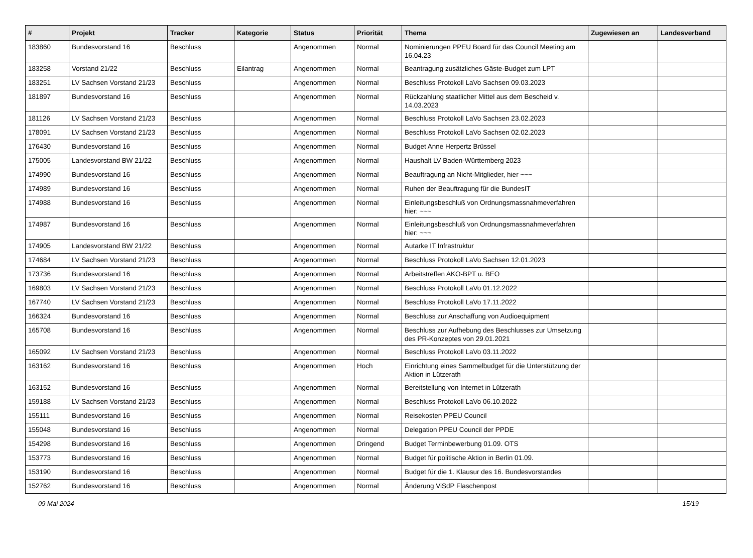| # | Projekt | Tracker | Kategorie | Status | Priorität | Thema | Zugewiesen an | Landesverband |
| --- | --- | --- | --- | --- | --- | --- | --- | --- |
| 183860 | Bundesvorstand 16 | Beschluss | | Angenommen | Normal | Nominierungen PPEU Board für das Council Meeting am 16.04.23 | | |
| 183258 | Vorstand 21/22 | Beschluss | Eilantrag | Angenommen | Normal | Beantragung zusätzliches Gäste-Budget zum LPT | | |
| 183251 | LV Sachsen Vorstand 21/23 | Beschluss | | Angenommen | Normal | Beschluss Protokoll LaVo Sachsen 09.03.2023 | | |
| 181897 | Bundesvorstand 16 | Beschluss | | Angenommen | Normal | Rückzahlung staatlicher Mittel aus dem Bescheid v. 14.03.2023 | | |
| 181126 | LV Sachsen Vorstand 21/23 | Beschluss | | Angenommen | Normal | Beschluss Protokoll LaVo Sachsen 23.02.2023 | | |
| 178091 | LV Sachsen Vorstand 21/23 | Beschluss | | Angenommen | Normal | Beschluss Protokoll LaVo Sachsen 02.02.2023 | | |
| 176430 | Bundesvorstand 16 | Beschluss | | Angenommen | Normal | Budget Anne Herpertz Brüssel | | |
| 175005 | Landesvorstand BW 21/22 | Beschluss | | Angenommen | Normal | Haushalt LV Baden-Württemberg 2023 | | |
| 174990 | Bundesvorstand 16 | Beschluss | | Angenommen | Normal | Beauftragung an Nicht-Mitglieder, hier ~~~ | | |
| 174989 | Bundesvorstand 16 | Beschluss | | Angenommen | Normal | Ruhen der Beauftragung für die BundesIT | | |
| 174988 | Bundesvorstand 16 | Beschluss | | Angenommen | Normal | Einleitungsbeschluß von Ordnungsmassnahmeverfahren hier: ~~~ | | |
| 174987 | Bundesvorstand 16 | Beschluss | | Angenommen | Normal | Einleitungsbeschluß von Ordnungsmassnahmeverfahren hier: ~~~ | | |
| 174905 | Landesvorstand BW 21/22 | Beschluss | | Angenommen | Normal | Autarke IT Infrastruktur | | |
| 174684 | LV Sachsen Vorstand 21/23 | Beschluss | | Angenommen | Normal | Beschluss Protokoll LaVo Sachsen 12.01.2023 | | |
| 173736 | Bundesvorstand 16 | Beschluss | | Angenommen | Normal | Arbeitstreffen AKO-BPT u. BEO | | |
| 169803 | LV Sachsen Vorstand 21/23 | Beschluss | | Angenommen | Normal | Beschluss Protokoll LaVo 01.12.2022 | | |
| 167740 | LV Sachsen Vorstand 21/23 | Beschluss | | Angenommen | Normal | Beschluss Protokoll LaVo 17.11.2022 | | |
| 166324 | Bundesvorstand 16 | Beschluss | | Angenommen | Normal | Beschluss zur Anschaffung von Audioequipment | | |
| 165708 | Bundesvorstand 16 | Beschluss | | Angenommen | Normal | Beschluss zur Aufhebung des Beschlusses zur Umsetzung des PR-Konzeptes von 29.01.2021 | | |
| 165092 | LV Sachsen Vorstand 21/23 | Beschluss | | Angenommen | Normal | Beschluss Protokoll LaVo 03.11.2022 | | |
| 163162 | Bundesvorstand 16 | Beschluss | | Angenommen | Hoch | Einrichtung eines Sammelbudget für die Unterstützung der Aktion in Lützerath | | |
| 163152 | Bundesvorstand 16 | Beschluss | | Angenommen | Normal | Bereitstellung von Internet in Lützerath | | |
| 159188 | LV Sachsen Vorstand 21/23 | Beschluss | | Angenommen | Normal | Beschluss Protokoll LaVo 06.10.2022 | | |
| 155111 | Bundesvorstand 16 | Beschluss | | Angenommen | Normal | Reisekosten PPEU Council | | |
| 155048 | Bundesvorstand 16 | Beschluss | | Angenommen | Normal | Delegation PPEU Council der PPDE | | |
| 154298 | Bundesvorstand 16 | Beschluss | | Angenommen | Dringend | Budget Terminbewerbung 01.09. OTS | | |
| 153773 | Bundesvorstand 16 | Beschluss | | Angenommen | Normal | Budget für politische Aktion in Berlin 01.09. | | |
| 153190 | Bundesvorstand 16 | Beschluss | | Angenommen | Normal | Budget für die 1. Klausur des 16. Bundesvorstandes | | |
| 152762 | Bundesvorstand 16 | Beschluss | | Angenommen | Normal | Änderung ViSdP Flaschenpost | | |
09 Mai 2024 15/19